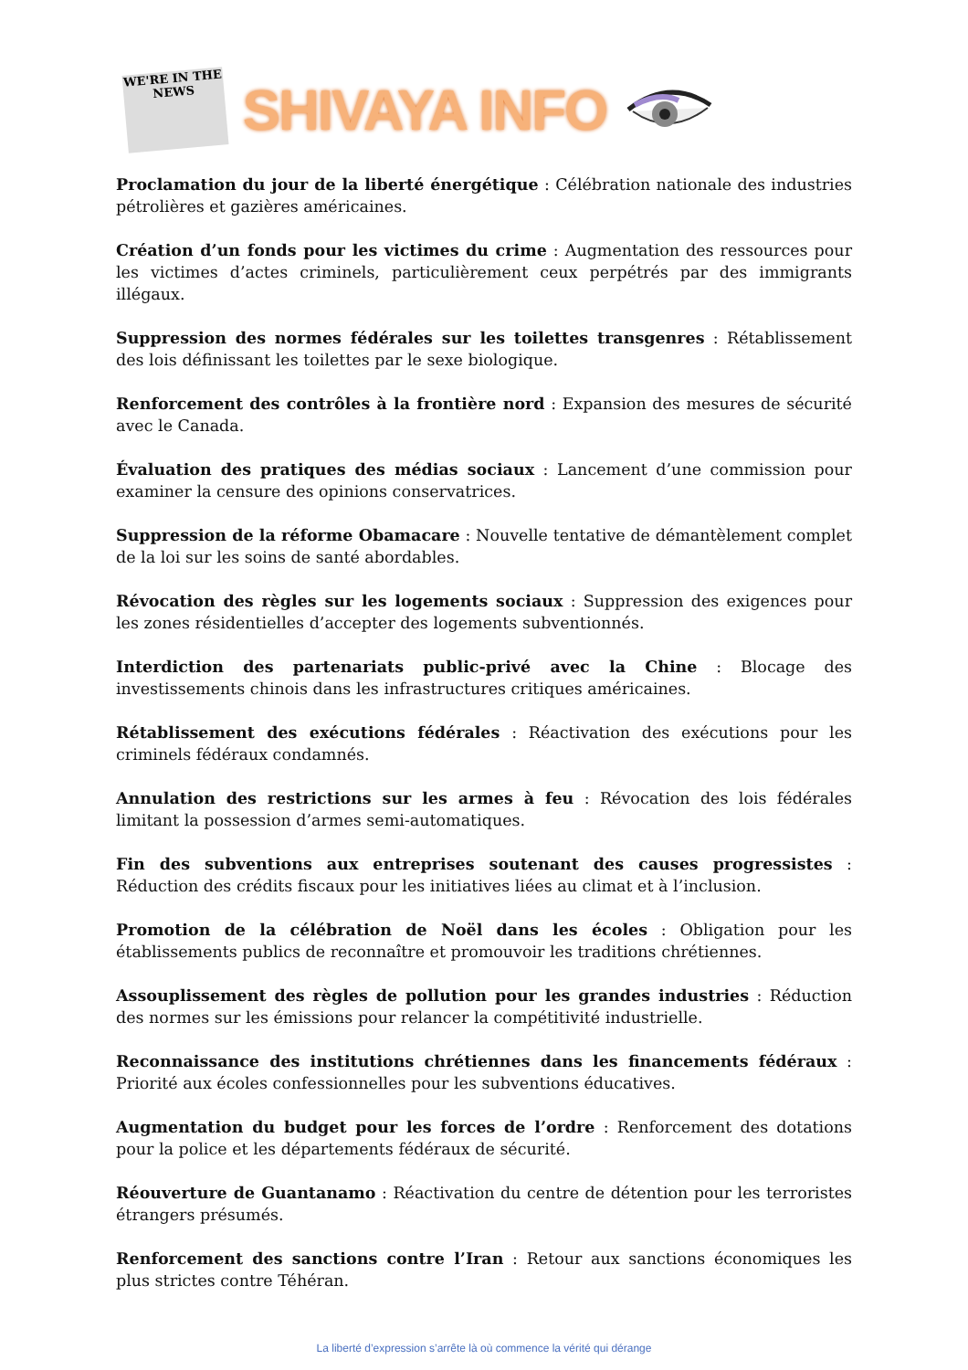WE'RE IN THE NEWS
SHIVAYA INFO
Proclamation du jour de la liberté énergétique : Célébration nationale des industries pétrolières et gazières américaines.
Création d’un fonds pour les victimes du crime : Augmentation des ressources pour les victimes d’actes criminels, particulièrement ceux perpétrés par des immigrants illégaux.
Suppression des normes fédérales sur les toilettes transgenres : Rétablissement des lois définissant les toilettes par le sexe biologique.
Renforcement des contrôles à la frontière nord : Expansion des mesures de sécurité avec le Canada.
Évaluation des pratiques des médias sociaux : Lancement d’une commission pour examiner la censure des opinions conservatrices.
Suppression de la réforme Obamacare : Nouvelle tentative de démantèlement complet de la loi sur les soins de santé abordables.
Révocation des règles sur les logements sociaux : Suppression des exigences pour les zones résidentielles d’accepter des logements subventionnés.
Interdiction des partenariats public-privé avec la Chine : Blocage des investissements chinois dans les infrastructures critiques américaines.
Rétablissement des exécutions fédérales : Réactivation des exécutions pour les criminels fédéraux condamnés.
Annulation des restrictions sur les armes à feu : Révocation des lois fédérales limitant la possession d’armes semi-automatiques.
Fin des subventions aux entreprises soutenant des causes progressistes : Réduction des crédits fiscaux pour les initiatives liées au climat et à l’inclusion.
Promotion de la célébration de Noël dans les écoles : Obligation pour les établissements publics de reconnaître et promouvoir les traditions chrétiennes.
Assouplissement des règles de pollution pour les grandes industries : Réduction des normes sur les émissions pour relancer la compétitivité industrielle.
Reconnaissance des institutions chrétiennes dans les financements fédéraux : Priorité aux écoles confessionnelles pour les subventions éducatives.
Augmentation du budget pour les forces de l’ordre : Renforcement des dotations pour la police et les départements fédéraux de sécurité.
Réouverture de Guantanamo : Réactivation du centre de détention pour les terroristes étrangers présumés.
Renforcement des sanctions contre l’Iran : Retour aux sanctions économiques les plus strictes contre Téhéran.
La liberté d’expression s’arrête là où commence la vérité qui dérange